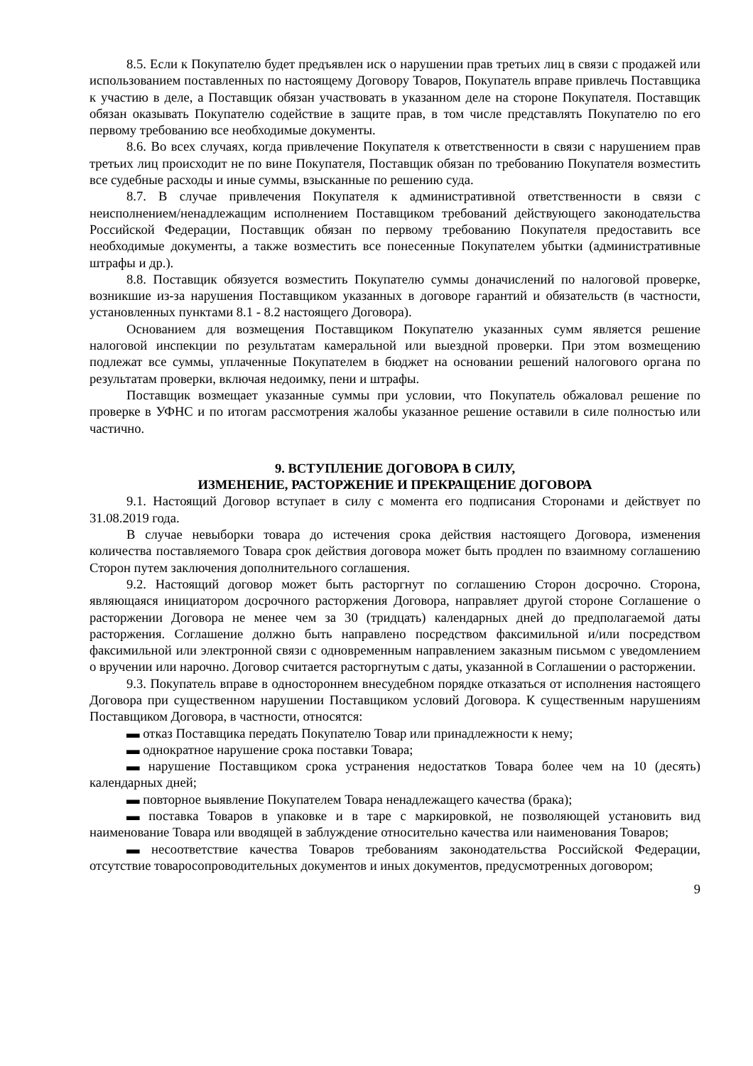8.5. Если к Покупателю будет предъявлен иск о нарушении прав третьих лиц в связи с продажей или использованием поставленных по настоящему Договору Товаров, Покупатель вправе привлечь Поставщика к участию в деле, а Поставщик обязан участвовать в указанном деле на стороне Покупателя. Поставщик обязан оказывать Покупателю содействие в защите прав, в том числе представлять Покупателю по его первому требованию все необходимые документы.
8.6. Во всех случаях, когда привлечение Покупателя к ответственности в связи с нарушением прав третьих лиц происходит не по вине Покупателя, Поставщик обязан по требованию Покупателя возместить все судебные расходы и иные суммы, взысканные по решению суда.
8.7. В случае привлечения Покупателя к административной ответственности в связи с неисполнением/ненадлежащим исполнением Поставщиком требований действующего законодательства Российской Федерации, Поставщик обязан по первому требованию Покупателя предоставить все необходимые документы, а также возместить все понесенные Покупателем убытки (административные штрафы и др.).
8.8. Поставщик обязуется возместить Покупателю суммы доначислений по налоговой проверке, возникшие из-за нарушения Поставщиком указанных в договоре гарантий и обязательств (в частности, установленных пунктами 8.1 - 8.2 настоящего Договора).
Основанием для возмещения Поставщиком Покупателю указанных сумм является решение налоговой инспекции по результатам камеральной или выездной проверки. При этом возмещению подлежат все суммы, уплаченные Покупателем в бюджет на основании решений налогового органа по результатам проверки, включая недоимку, пени и штрафы.
Поставщик возмещает указанные суммы при условии, что Покупатель обжаловал решение по проверке в УФНС и по итогам рассмотрения жалобы указанное решение оставили в силе полностью или частично.
9. ВСТУПЛЕНИЕ ДОГОВОРА В СИЛУ,
ИЗМЕНЕНИЕ, РАСТОРЖЕНИЕ И ПРЕКРАЩЕНИЕ ДОГОВОРА
9.1. Настоящий Договор вступает в силу с момента его подписания Сторонами и действует по 31.08.2019 года.
В случае невыборки товара до истечения срока действия настоящего Договора, изменения количества поставляемого Товара срок действия договора может быть продлен по взаимному соглашению Сторон путем заключения дополнительного соглашения.
9.2. Настоящий договор может быть расторгнут по соглашению Сторон досрочно. Сторона, являющаяся инициатором досрочного расторжения Договора, направляет другой стороне Соглашение о расторжении Договора не менее чем за 30 (тридцать) календарных дней до предполагаемой даты расторжения. Соглашение должно быть направлено посредством факсимильной и/или посредством факсимильной или электронной связи с одновременным направлением заказным письмом с уведомлением о вручении или нарочно. Договор считается расторгнутым с даты, указанной в Соглашении о расторжении.
9.3. Покупатель вправе в одностороннем внесудебном порядке отказаться от исполнения настоящего Договора при существенном нарушении Поставщиком условий Договора. К существенным нарушениям Поставщиком Договора, в частности, относятся:
▬ отказ Поставщика передать Покупателю Товар или принадлежности к нему;
▬ однократное нарушение срока поставки Товара;
▬ нарушение Поставщиком срока устранения недостатков Товара более чем на 10 (десять) календарных дней;
▬ повторное выявление Покупателем Товара ненадлежащего качества (брака);
▬ поставка Товаров в упаковке и в таре с маркировкой, не позволяющей установить вид наименование Товара или вводящей в заблуждение относительно качества или наименования Товаров;
▬ несоответствие качества Товаров требованиям законодательства Российской Федерации, отсутствие товаросопроводительных документов и иных документов, предусмотренных договором;
9